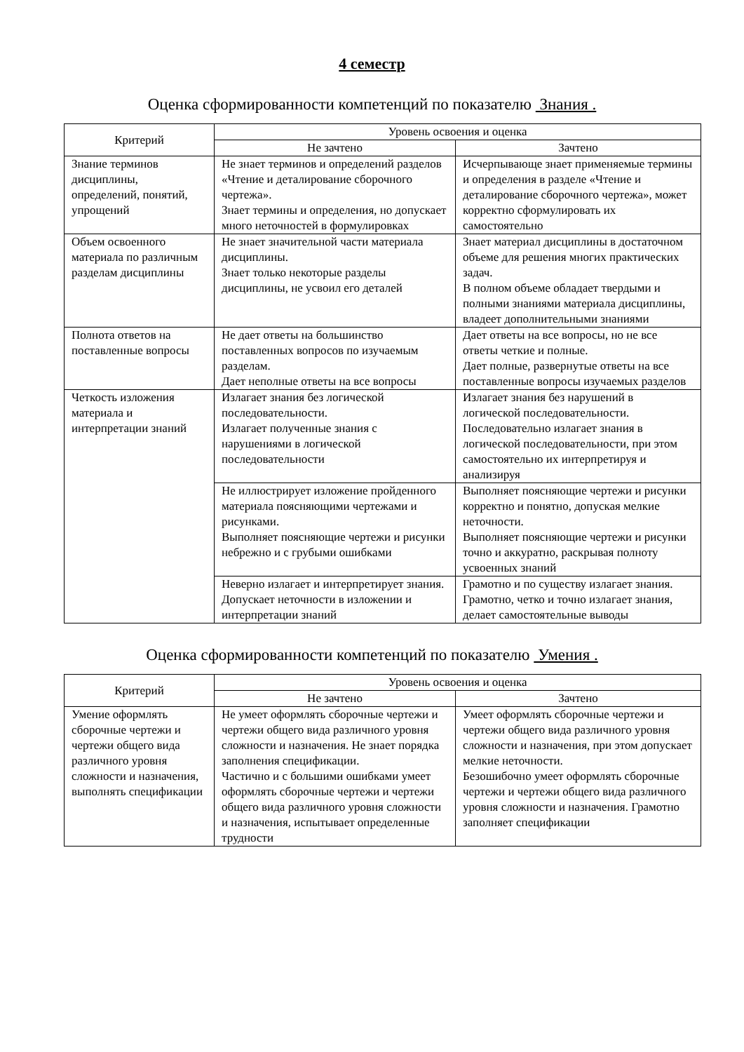4 семестр
Оценка сформированности компетенций по показателю Знания .
| Критерий | Уровень освоения и оценка | |
| --- | --- | --- |
| | Не зачтено | Зачтено |
| Знание терминов дисциплины, определений, понятий, упрощений | Не знает терминов и определений разделов «Чтение и деталирование сборочного чертежа». Знает термины и определения, но допускает много неточностей в формулировках | Исчерпывающе знает применяемые термины и определения в разделе «Чтение и деталирование сборочного чертежа», может корректно сформулировать их самостоятельно |
| Объем освоенного материала по различным разделам дисциплины | Не знает значительной части материала дисциплины. Знает только некоторые разделы дисциплины, не усвоил его деталей | Знает материал дисциплины в достаточном объеме для решения многих практических задач. В полном объеме обладает твердыми и полными знаниями материала дисциплины, владеет дополнительными знаниями |
| Полнота ответов на поставленные вопросы | Не дает ответы на большинство поставленных вопросов по изучаемым разделам. Дает неполные ответы на все вопросы | Дает ответы на все вопросы, но не все ответы четкие и полные. Дает полные, развернутые ответы на все поставленные вопросы изучаемых разделов |
| Четкость изложения материала и интерпретации знаний | Излагает знания без логической последовательности. Излагает полученные знания с нарушениями в логической последовательности | Излагает знания без нарушений в логической последовательности. Последовательно излагает знания в логической последовательности, при этом самостоятельно их интерпретируя и анализируя |
| | Не иллюстрирует изложение пройденного материала поясняющими чертежами и рисунками. Выполняет поясняющие чертежи и рисунки небрежно и с грубыми ошибками | Выполняет поясняющие чертежи и рисунки корректно и понятно, допуская мелкие неточности. Выполняет поясняющие чертежи и рисунки точно и аккуратно, раскрывая полноту усвоенных знаний |
| | Неверно излагает и интерпретирует знания. Допускает неточности в изложении и интерпретации знаний | Грамотно и по существу излагает знания. Грамотно, четко и точно излагает знания, делает самостоятельные выводы |
Оценка сформированности компетенций по показателю Умения .
| Критерий | Уровень освоения и оценка | |
| --- | --- | --- |
| | Не зачтено | Зачтено |
| Умение оформлять сборочные чертежи и чертежи общего вида различного уровня сложности и назначения, выполнять спецификации | Не умеет оформлять сборочные чертежи и чертежи общего вида различного уровня сложности и назначения. Не знает порядка заполнения спецификации. Частично и с большими ошибками умеет оформлять сборочные чертежи и чертежи общего вида различного уровня сложности и назначения, испытывает определенные трудности | Умеет оформлять сборочные чертежи и чертежи общего вида различного уровня сложности и назначения, при этом допускает мелкие неточности. Безошибочно умеет оформлять сборочные чертежи и чертежи общего вида различного уровня сложности и назначения. Грамотно заполняет спецификации |